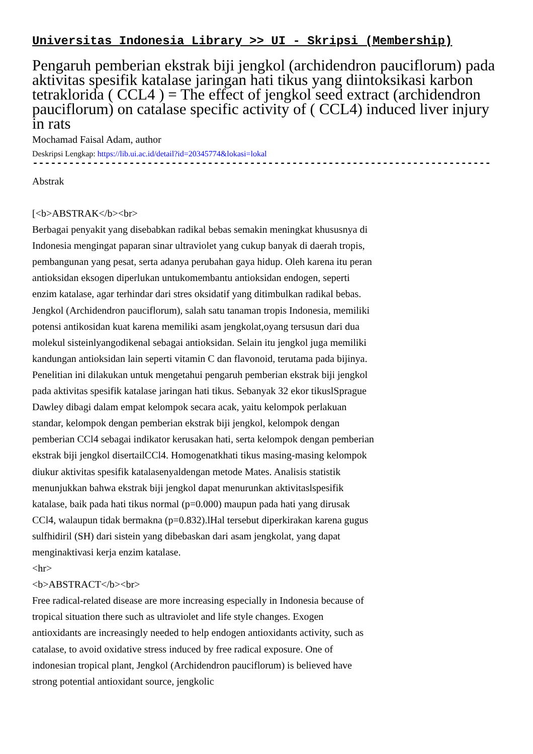Universitas Indonesia Library >> UI - Skripsi (Membership)
Pengaruh pemberian ekstrak biji jengkol (archidendron pauciflorum) pada aktivitas spesifik katalase jaringan hati tikus yang diintoksikasi karbon tetraklorida ( CCL4 ) = The effect of jengkol seed extract (archidendron pauciflorum) on catalase specific activity of ( CCL4) induced liver injury in rats
Mochamad Faisal Adam, author
Deskripsi Lengkap: https://lib.ui.ac.id/detail?id=20345774&lokasi=lokal
------------------------------------------------------------------------------------------
Abstrak
[<b>ABSTRAK</b><br>
Berbagai penyakit yang disebabkan radikal bebas semakin meningkat khususnya di Indonesia mengingat paparan sinar ultraviolet yang cukup banyak di daerah tropis, pembangunan yang pesat, serta adanya perubahan gaya hidup. Oleh karena itu peran antioksidan eksogen diperlukan untukomembantu antioksidan endogen, seperti enzim katalase, agar terhindar dari stres oksidatif yang ditimbulkan radikal bebas. Jengkol (Archidendron pauciflorum), salah satu tanaman tropis Indonesia, memiliki potensi antikosidan kuat karena memiliki asam jengkolat,oyang tersusun dari dua molekul sisteinlyangodikenal sebagai antioksidan. Selain itu jengkol juga memiliki kandungan antioksidan lain seperti vitamin C dan flavonoid, terutama pada bijinya. Penelitian ini dilakukan untuk mengetahui pengaruh pemberian ekstrak biji jengkol pada aktivitas spesifik katalase jaringan hati tikus. Sebanyak 32 ekor tikuslSprague Dawley dibagi dalam empat kelompok secara acak, yaitu kelompok perlakuan standar, kelompok dengan pemberian ekstrak biji jengkol, kelompok dengan pemberian CCl4 sebagai indikator kerusakan hati, serta kelompok dengan pemberian ekstrak biji jengkol disertailCCl4. Homogenatkhati tikus masing-masing kelompok diukur aktivitas spesifik katalasenyaldengan metode Mates. Analisis statistik menunjukkan bahwa ekstrak biji jengkol dapat menurunkan aktivitaslspesifik katalase, baik pada hati tikus normal (p=0.000) maupun pada hati yang dirusak CCl4, walaupun tidak bermakna (p=0.832).lHal tersebut diperkirakan karena gugus sulfhidiril (SH) dari sistein yang dibebaskan dari asam jengkolat, yang dapat menginaktivasi kerja enzim katalase.
<hr>
<b>ABSTRACT</b><br>
Free radical-related disease are more increasing especially in Indonesia because of tropical situation there such as ultraviolet and life style changes. Exogen antioxidants are increasingly needed to help endogen antioxidants activity, such as catalase, to avoid oxidative stress induced by free radical exposure. One of indonesian tropical plant, Jengkol (Archidendron pauciflorum) is believed have strong potential antioxidant source, jengkolic